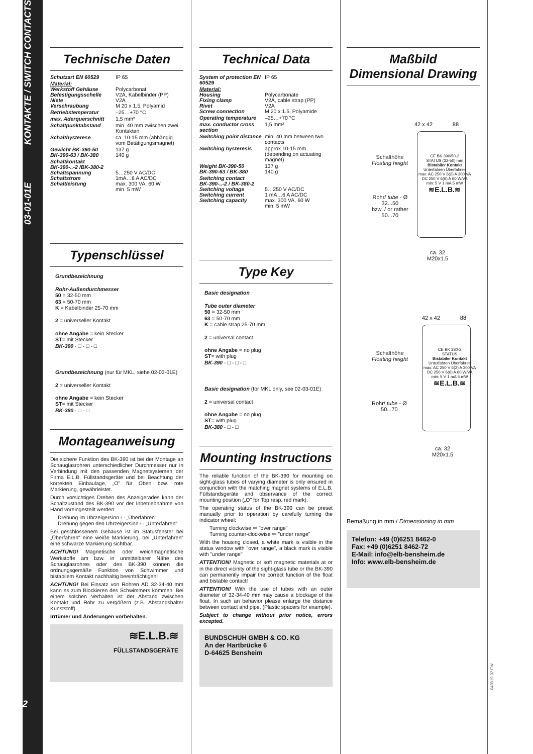03-01-01E KONTAKTE / SWITCH CONTACTS
2
Technische Daten
| Schutzart EN 60529 | IP 65 |
| Material: Werkstoff Gehäuse Befestigungsschelle Niete Verschraubung | Polycarbonat V2A, Kabelbinder (PP) V2A M 20 x 1.5, Polyamid |
| Betriebstemperatur | –25…+70 °C |
| max. Aderquerschnitt | 1,5 mm² |
| Schaltpunktabstand | min. 40 mm zwischen zwei Kontakten |
| Schalthysterese | ca. 10-15 mm (abhängig vom Betätigungsmagnet) |
| Gewicht BK-390-50 BK-390-63 / BK-380 | 137 g 140 g |
| Schaltkontakt BK-390-..-2 /BK-380-2 Schaltspannung Schaltstrom Schaltleistung | 5…250 V AC/DC 1mA…6 A AC/DC max. 300 VA, 60 W min. 5 mW |
Typenschlüssel
Grundbezeichnung
Rohr-Außendurchmesser
50 = 32-50 mm
63 = 50-70 mm
K = Kabelbinder 25-70 mm
2 = universeller Kontakt
ohne Angabe = kein Stecker
ST= mit Stecker
BK-390 - □ - □ - □
Grundbezeichnung (nur für MKL, siehe 02-03-01E)
2 = universeller Kontakt
ohne Angabe = kein Stecker
ST= mit Stecker
BK-380 - □ - □
Montageanweisung
Die sichere Funktion des BK-390 ist bei der Montage an Schauglasrohren unterschiedlicher Durchmesser nur in Verbindung mit den passenden Magnetsystemen der Firma E.L.B. Füllstandsgeräte und bei Beachtung der korrekten Einbaulage, „O" für Oben bzw. rote Markierung, gewährleistet.
Durch vorsichtiges Drehen des Anzeigerades kann der Schaltzustand des BK-390 vor der Inbetriebnahme von Hand voreingestellt werden:
Drehung im Uhrzeigersinn ⇦ „Überfahren"
Drehung gegen den Uhrzeigersinn ⇦ „Unterfahren"
Bei geschlossenem Gehäuse ist im Statusfenster bei „Überfahren" eine weiße Markierung, bei „Unterfahren" eine schwarze Markierung sichtbar.
ACHTUNG! Magnetische oder weichmagnetische Werkstoffe am bzw. in unmittelbarer Nähe des Schauglasrohres oder des BK-390 können die ordnungsgemäße Funktion von Schwimmer und bistabilem Kontakt nachhaltig beeinträchtigen!
ACHTUNG! Bei Einsatz von Rohren AD 32-34-40 mm kann es zum Blockieren des Schwimmers kommen. Bei einem solchen Verhalten ist der Abstand zwischen Kontakt und Rohr zu vergößern (z.B. Abstandshalter Kunststoff).
Irrtümer und Änderungen vorbehalten.
≋E.L.B.≋
FÜLLSTANDSGERÄTE
Technical Data
| System of protection EN 60529 | IP 65 |
| Material: Housing Fixing clamp Rivet Screw connection | Polycarbonate V2A, cable strap (PP) V2A M 20 x 1.5, Polyamide |
| Operating temperature | –25…+70 °C |
| max. conductor cross section | 1,5 mm² |
| Switching point distance | min. 40 mm between two contacts |
| Switching hysteresis | approx.10-15 mm (depending on actuating magnet) |
| Weight BK-390-50 BK-390-63 / BK-380 | 137 g 140 g |
| Switching contact BK-390-..-2 / BK-380-2 Switching voltage Switching current Switching capacity | 5…250 V AC/DC 1 mA…6 A AC/DC max. 300 VA, 60 W min. 5 mW |
Type Key
Basic designation
Tube outer diameter
50 = 32-50 mm
63 = 50-70 mm
K = cable strap 25-70 mm
2 = universal contact
ohne Angabe = no plug
ST= with plug
BK-390 - □ - □ - □
Basic designation (for MKL only, see 02-03-01E)
2 = universal contact
ohne Angabe = no plug
ST= with plug
BK-380 - □ - □
Mounting Instructions
The reliable function of the BK-390 for mounting on sight-glass tubes of varying diameter is only ensured in conjunction with the matching magnet systems of E.L.B. Füllstandsgeräte and observance of the correct mounting position („O" for Top resp. red mark).
The operating status of the BK-390 can be preset manually prior to operation by carefully turning the indicator wheel:
Turning clockwise ⇦ "over range"
Turning counter-clockwise ⇦ "under range"
With the housing closed, a white mark is visible in the status window with "over range", a black mark is visible with "under range"
ATTENTION! Magnetic or soft magnetic materials at or in the direct vicinity of the sight-glass tube or the BK-390 can permanently impair the correct function of the float and bistable contact!
ATTENTION! With the use of tubes with an outer diameter of 32-34-40 mm may cause a blockage of the float. In such an behavior please enlarge the distance between contact and pipe. (Plastic spacers for example).
Subject to change without prior notice, errors excepted.
BUNDSCHUH GMBH & CO. KG
An der Hartbrücke 6
D-64625 Bensheim
Maßbild
Dimensional Drawing
42 x 42 88
Schalthöhe
Floating height
CE BK 390/50-2
STATUS (32-50) mm
Bistabiler Kontakt
Unterfahren Überfahren
max: AC 250 V 6(2) A 300 VA
DC 250 V 6(6) A 60 W/VA
min: 5 V 1 mA 5 mW
≋E.L.B.≋
Rohr/ tube - Ø
32...50
bzw. / or rather
50...70
ca. 32
M20x1.5
42 x 42 88
Schalthöhe
Floating height
CE BK 380-2
STATUS
Bistabiler Kontakt
Unterfahren Überfahren
max: AC 250 V 6(2) A 300 VA
DC 250 V 6(6) A 60 W/VA
min: 5 V 1 mA 5 mW
≋E.L.B.≋
Rohr/ tube - Ø
50...70
ca. 32
M20x1.5
Bemaßung in mm / Dimensioning in mm
Telefon: +49 (0)6251 8462-0
Fax: +49 (0)6251 8462-72
E-Mail: info@elb-bensheim.de
Info: www.elb-bensheim.de
040919.02 FW